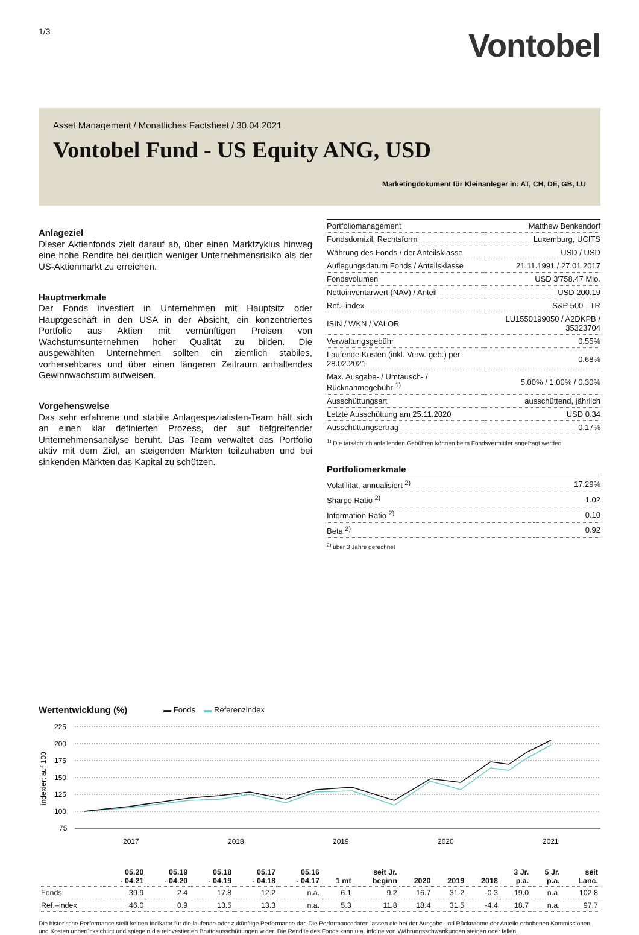1/3
Vontobel
Asset Management / Monatliches Factsheet / 30.04.2021
Vontobel Fund - US Equity ANG, USD
Marketingdokument für Kleinanleger in: AT, CH, DE, GB, LU
Anlageziel
Dieser Aktienfonds zielt darauf ab, über einen Marktzyklus hinweg eine hohe Rendite bei deutlich weniger Unternehmensrisiko als der US-Aktienmarkt zu erreichen.
Hauptmerkmale
Der Fonds investiert in Unternehmen mit Hauptsitz oder Hauptgeschäft in den USA in der Absicht, ein konzentriertes Portfolio aus Aktien mit vernünftigen Preisen von Wachstumsunternehmen hoher Qualität zu bilden. Die ausgewählten Unternehmen sollten ein ziemlich stabiles, vorhersehbares und über einen längeren Zeitraum anhaltendes Gewinnwachstum aufweisen.
Vorgehensweise
Das sehr erfahrene und stabile Anlagespezialisten-Team hält sich an einen klar definierten Prozess, der auf tiefgreifender Unternehmensanalyse beruht. Das Team verwaltet das Portfolio aktiv mit dem Ziel, an steigenden Märkten teilzuhaben und bei sinkenden Märkten das Kapital zu schützen.
| Portfoliomanagement | Matthew Benkendorf |
| Fondsdomizil, Rechtsform | Luxemburg, UCITS |
| Währung des Fonds / der Anteilsklasse | USD / USD |
| Auflegungsdatum Fonds / Anteilsklasse | 21.11.1991 / 27.01.2017 |
| Fondsvolumen | USD 3'758.47 Mio. |
| Nettoinventarwert (NAV) / Anteil | USD 200.19 |
| Ref.–index | S&P 500 - TR |
| ISIN / WKN / VALOR | LU1550199050 / A2DKPB / 35323704 |
| Verwaltungsgebühr | 0.55% |
| Laufende Kosten (inkl. Verw.-geb.) per 28.02.2021 | 0.68% |
| Max. Ausgabe- / Umtausch- / Rücknahmegebühr <sup>1)</sup> | 5.00% / 1.00% / 0.30% |
| Ausschüttungsart | ausschüttend, jährlich |
| Letzte Ausschüttung am 25.11.2020 | USD 0.34 |
| Ausschüttungsertrag | 0.17% |
<sup>1)</sup> Die tatsächlich anfallenden Gebühren können beim Fondsvermittler angefragt werden.
Portfoliomerkmale
| Volatilität, annualisiert <sup>2)</sup> | 17.29% |
| Sharpe Ratio <sup>2)</sup> | 1.02 |
| Information Ratio <sup>2)</sup> | 0.10 |
| Beta <sup>2)</sup> | 0.92 |
<sup>2)</sup> über 3 Jahre gerechnet
Wertentwicklung (%) ▬ Fonds ▬ Referenzindex
indexiert auf 100
225
200
175
150
125
100
75
2017
2018
2019
2020
2021
| | 05.20 - 04.21 | 05.19 - 04.20 | 05.18 - 04.19 | 05.17 - 04.18 | 05.16 - 04.17 | 1 mt | seit Jr. beginn | 2020 | 2019 | 2018 | 3 Jr. p.a. | 5 Jr. p.a. | seit Lanc. |
| --- | --- | --- | --- | --- | --- | --- | --- | --- | --- | --- | --- | --- | --- |
| Fonds | 39.9 | 2.4 | 17.8 | 12.2 | n.a. | 6.1 | 9.2 | 16.7 | 31.2 | -0.3 | 19.0 | n.a. | 102.8 |
| Ref.–index | 46.0 | 0.9 | 13.5 | 13.3 | n.a. | 5.3 | 11.8 | 18.4 | 31.5 | -4.4 | 18.7 | n.a. | 97.7 |
Die historische Performance stellt keinen Indikator für die laufende oder zukünftige Performance dar. Die Performancedaten lassen die bei der Ausgabe und Rücknahme der Anteile erhobenen Kommissionen und Kosten unberücksichtigt und spiegeln die reinvestierten Bruttoausschüttungen wider. Die Rendite des Fonds kann u.a. infolge von Währungsschwankungen steigen oder fallen.